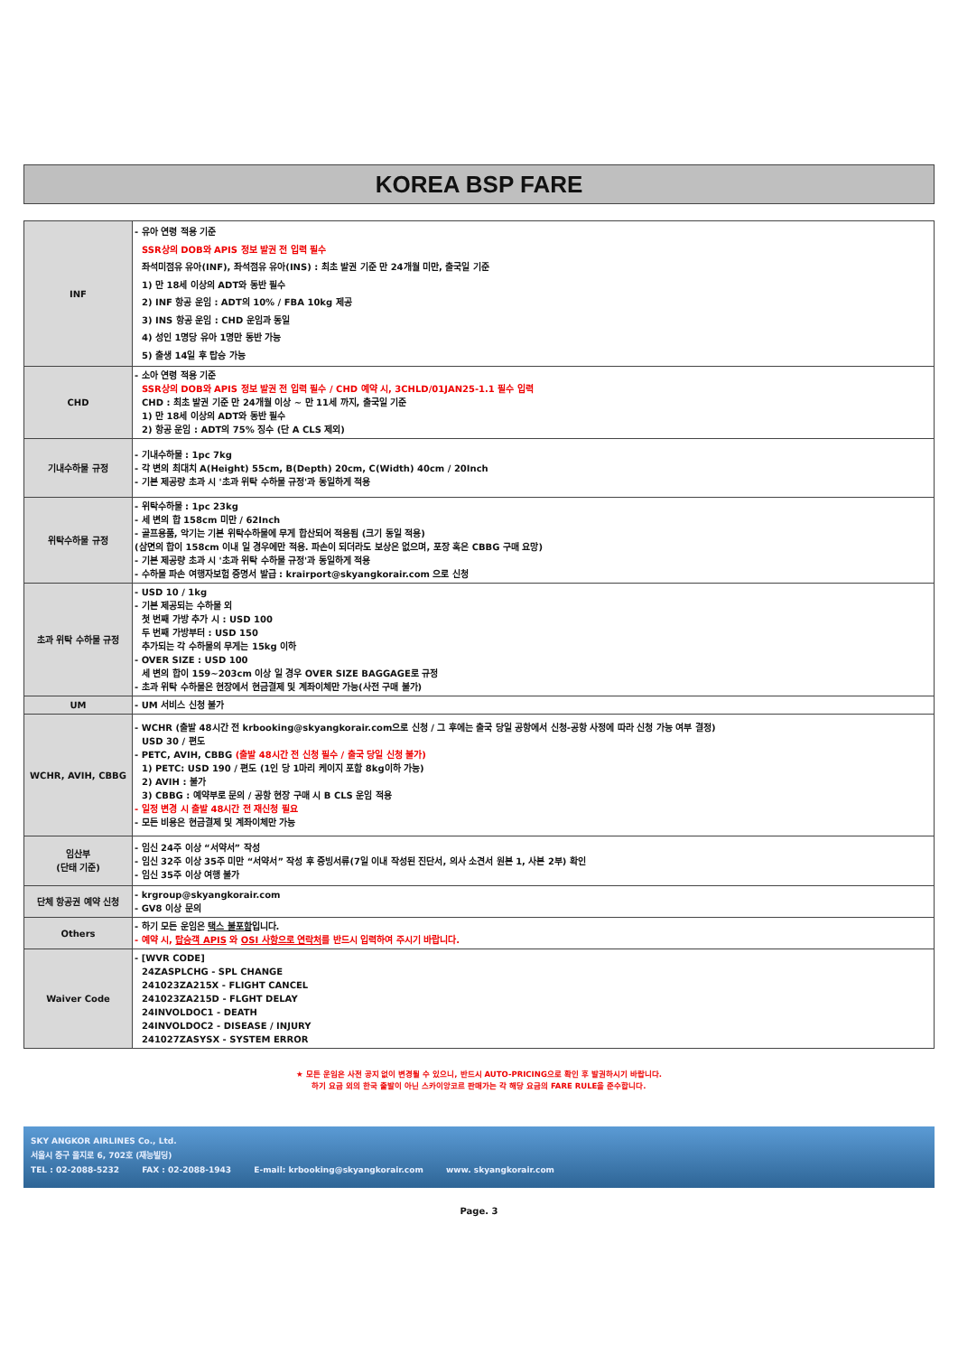KOREA BSP FARE
| INF | - 유아 연령 적용 기준 SSR상의 DOB와 APIS 정보 발권 전 입력 필수 좌석미점유 유아(INF), 좌석점유 유아(INS) : 최초 발권 기준 만 24개월 미만, 출국일 기준 1) 만 18세 이상의 ADT와 동반 필수 2) INF 항공 운임 : ADT의 10% / FBA 10kg 제공 3) INS 항공 운임 : CHD 운임과 동일 4) 성인 1명당 유아 1명만 동반 가능 5) 출생 14일 후 탑승 가능 |
| CHD | - 소아 연령 적용 기준 SSR상의 DOB와 APIS 정보 발권 전 입력 필수 / CHD 예약 시, 3CHLD/01JAN25-1.1 필수 입력 CHD : 최초 발권 기준 만 24개월 이상 ~ 만 11세 까지, 출국일 기준 1) 만 18세 이상의 ADT와 동반 필수 2) 항공 운임 : ADT의 75% 징수 (단 A CLS 제외) |
| 기내수하물 규정 | - 기내수하물 : 1pc 7kg - 각 변의 최대치 A(Height) 55cm, B(Depth) 20cm, C(Width) 40cm / 20Inch - 기본 제공량 초과 시 '초과 위탁 수하물 규정'과 동일하게 적용 |
| 위탁수하물 규정 | - 위탁수하물 : 1pc 23kg - 세 변의 합 158cm 미만 / 62Inch - 골프용품, 악기는 기본 위탁수하물에 무게 합산되어 적용됨 (크기 동일 적용) (삼면의 합이 158cm 이내 일 경우에만 적용. 파손이 되더라도 보상은 없으며, 포장 혹은 CBBG 구매 요망) - 기본 제공량 초과 시 '초과 위탁 수하물 규정'과 동일하게 적용 - 수하물 파손 여행자보험 증명서 발급 : krairport@skyangkorair.com 으로 신청 |
| 초과 위탁 수하물 규정 | - USD 10 / 1kg - 기본 제공되는 수하물 외 첫 번째 가방 추가 시 : USD 100 두 번째 가방부터 : USD 150 추가되는 각 수하물의 무게는 15kg 이하 - OVER SIZE : USD 100 세 변의 합이 159~203cm 이상 일 경우 OVER SIZE BAGGAGE로 규정 - 초과 위탁 수하물은 현장에서 현금결제 및 계좌이체만 가능(사전 구매 불가) |
| UM | - UM 서비스 신청 불가 |
| WCHR, AVIH, CBBG | - WCHR (출발 48시간 전 krbooking@skyangkorair.com으로 신청 / 그 후에는 출국 당일 공항에서 신청-공항 사정에 따라 신청 가능 여부 결정) USD 30 / 편도 - PETC, AVIH, CBBG (출발 48시간 전 신청 필수 / 출국 당일 신청 불가) 1) PETC: USD 190 / 편도 (1인 당 1마리 케이지 포함 8kg이하 가능) 2) AVIH : 불가 3) CBBG : 예약부로 문의 / 공항 현장 구매 시 B CLS 운임 적용 - 일정 변경 시 출발 48시간 전 재신청 필요 - 모든 비용은 현금결제 및 계좌이체만 가능 |
| 임산부 (단태 기준) | - 임신 24주 이상 “서약서” 작성 - 임신 32주 이상 35주 미만 “서약서” 작성 후 증빙서류(7일 이내 작성된 진단서, 의사 소견서 원본 1, 사본 2부) 확인 - 임신 35주 이상 여행 불가 |
| 단체 항공권 예약 신청 | - krgroup@skyangkorair.com - GV8 이상 문의 |
| Others | - 하기 모든 운임은 택스 불포함 입니다. - 예약 시, 탑승객 APIS 와 OSI 사항으로 연락처 를 반드시 입력하여 주시기 바랍니다. |
| Waiver Code | - [WVR CODE] 24ZASPLCHG - SPL CHANGE 241023ZA215X - FLIGHT CANCEL 241023ZA215D - FLGHT DELAY 24INVOLDOC1 - DEATH 24INVOLDOC2 - DISEASE / INJURY 241027ZASYSX - SYSTEM ERROR |
★ 모든 운임은 사전 공지 없이 변경될 수 있으니, 반드시 AUTO-PRICING으로 확인 후 발권하시기 바랍니다.
하기 요금 외의 한국 출발이 아닌 스카이앙코르 판매가는 각 해당 요금의 FARE RULE을 준수합니다.
SKY ANGKOR AIRLINES Co., Ltd.
서울시 중구 을지로 6, 702호 (재능빌딩)
TEL : 02-2088-5232 FAX : 02-2088-1943 E-mail: krbooking@skyangkorair.com www. skyangkorair.com
Page. 3